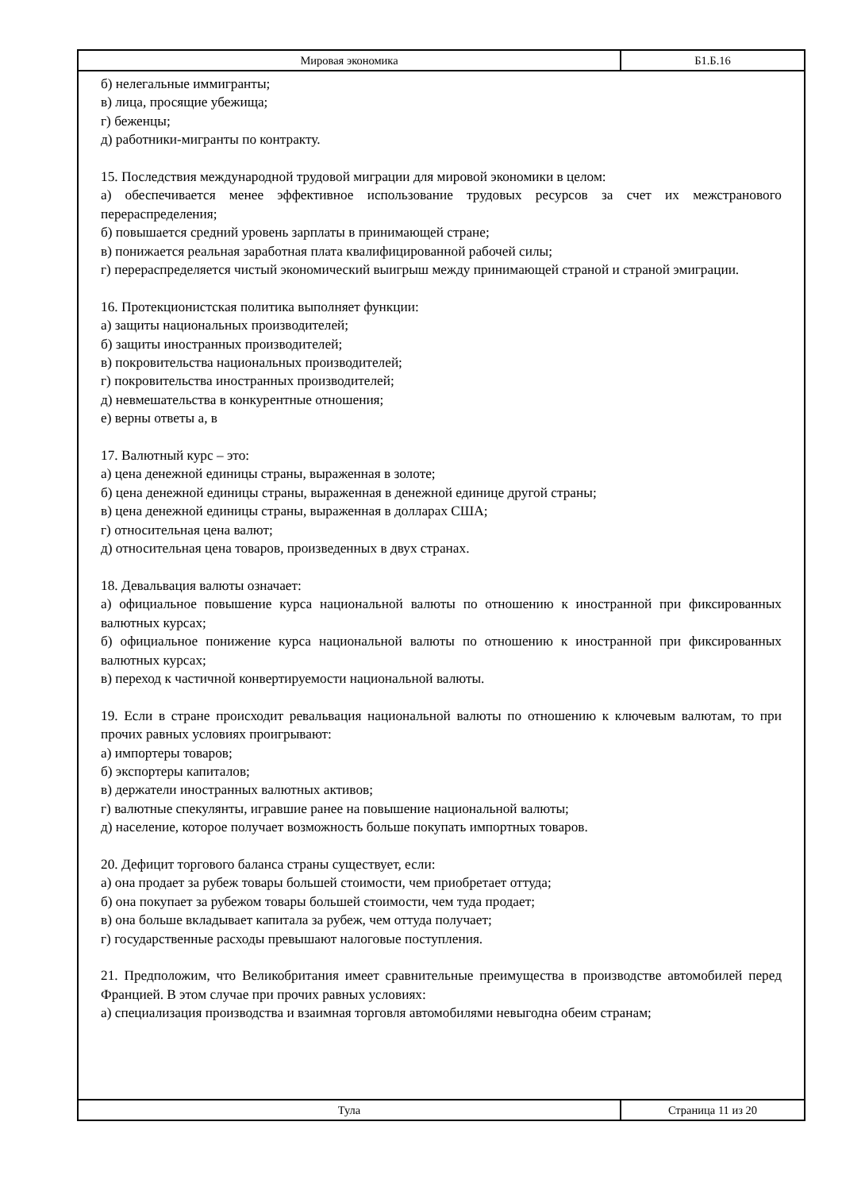Мировая экономика Б1.Б.16
б) нелегальные иммигранты;
в) лица, просящие убежища;
г) беженцы;
д) работники-мигранты по контракту.
15. Последствия международной трудовой миграции для мировой экономики в целом:
а) обеспечивается менее эффективное использование трудовых ресурсов за счет их межстранового перераспределения;
б) повышается средний уровень зарплаты в принимающей стране;
в) понижается реальная заработная плата квалифицированной рабочей силы;
г) перераспределяется чистый экономический выигрыш между принимающей страной и страной эмиграции.
16. Протекционистская политика выполняет функции:
а) защиты национальных производителей;
б) защиты иностранных производителей;
в) покровительства национальных производителей;
г) покровительства иностранных производителей;
д) невмешательства в конкурентные отношения;
е) верны ответы а, в
17. Валютный курс – это:
а) цена денежной единицы страны, выраженная в золоте;
б) цена денежной единицы страны, выраженная в денежной единице другой страны;
в) цена денежной единицы страны, выраженная в долларах США;
г) относительная цена валют;
д) относительная цена товаров, произведенных в двух странах.
18. Девальвация валюты означает:
а) официальное повышение курса национальной валюты по отношению к иностранной при фиксированных валютных курсах;
б) официальное понижение курса национальной валюты по отношению к иностранной при фиксированных валютных курсах;
в) переход к частичной конвертируемости национальной валюты.
19. Если в стране происходит ревальвация национальной валюты по отношению к ключевым валютам, то при прочих равных условиях проигрывают:
а) импортеры товаров;
б) экспортеры капиталов;
в) держатели иностранных валютных активов;
г) валютные спекулянты, игравшие ранее на повышение национальной валюты;
д) население, которое получает возможность больше покупать импортных товаров.
20. Дефицит торгового баланса страны существует, если:
а) она продает за рубеж товары большей стоимости, чем приобретает оттуда;
б) она покупает за рубежом товары большей стоимости, чем туда продает;
в) она больше вкладывает капитала за рубеж, чем оттуда получает;
г) государственные расходы превышают налоговые поступления.
21. Предположим, что Великобритания имеет сравнительные преимущества в производстве автомобилей перед Францией. В этом случае при прочих равных условиях:
а) специализация производства и взаимная торговля автомобилями невыгодна обеим странам;
Тула Страница 11 из 20